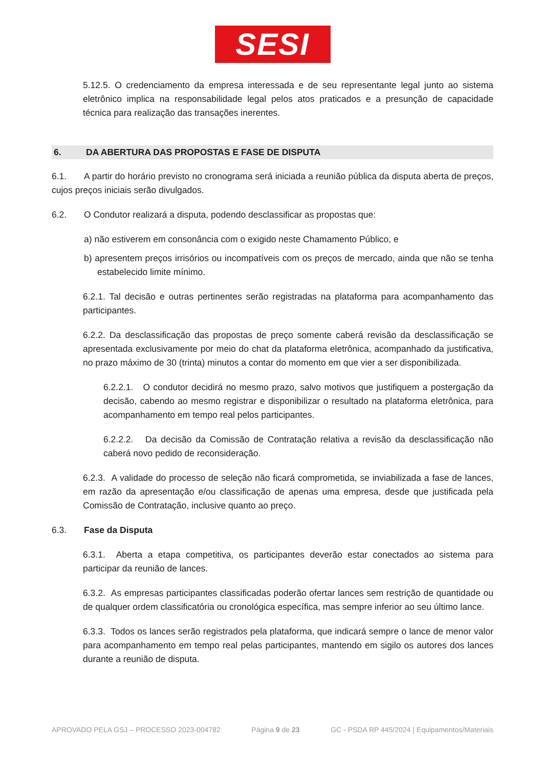SESI
5.12.5. O credenciamento da empresa interessada e de seu representante legal junto ao sistema eletrônico implica na responsabilidade legal pelos atos praticados e a presunção de capacidade técnica para realização das transações inerentes.
6. DA ABERTURA DAS PROPOSTAS E FASE DE DISPUTA
6.1. A partir do horário previsto no cronograma será iniciada a reunião pública da disputa aberta de preços, cujos preços iniciais serão divulgados.
6.2. O Condutor realizará a disputa, podendo desclassificar as propostas que:
a) não estiverem em consonância com o exigido neste Chamamento Público, e
b) apresentem preços irrisórios ou incompatíveis com os preços de mercado, ainda que não se tenha estabelecido limite mínimo.
6.2.1. Tal decisão e outras pertinentes serão registradas na plataforma para acompanhamento das participantes.
6.2.2. Da desclassificação das propostas de preço somente caberá revisão da desclassificação se apresentada exclusivamente por meio do chat da plataforma eletrônica, acompanhado da justificativa, no prazo máximo de 30 (trinta) minutos a contar do momento em que vier a ser disponibilizada.
6.2.2.1. O condutor decidirá no mesmo prazo, salvo motivos que justifiquem a postergação da decisão, cabendo ao mesmo registrar e disponibilizar o resultado na plataforma eletrônica, para acompanhamento em tempo real pelos participantes.
6.2.2.2. Da decisão da Comissão de Contratação relativa a revisão da desclassificação não caberá novo pedido de reconsideração.
6.2.3. A validade do processo de seleção não ficará comprometida, se inviabilizada a fase de lances, em razão da apresentação e/ou classificação de apenas uma empresa, desde que justificada pela Comissão de Contratação, inclusive quanto ao preço.
6.3. Fase da Disputa
6.3.1. Aberta a etapa competitiva, os participantes deverão estar conectados ao sistema para participar da reunião de lances.
6.3.2. As empresas participantes classificadas poderão ofertar lances sem restrição de quantidade ou de qualquer ordem classificatória ou cronológica específica, mas sempre inferior ao seu último lance.
6.3.3. Todos os lances serão registrados pela plataforma, que indicará sempre o lance de menor valor para acompanhamento em tempo real pelas participantes, mantendo em sigilo os autores dos lances durante a reunião de disputa.
APROVADO PELA GSJ – PROCESSO 2023-004782 Página 9 de 23 GC - PSDA RP 445/2024 | Equipamentos/Materiais